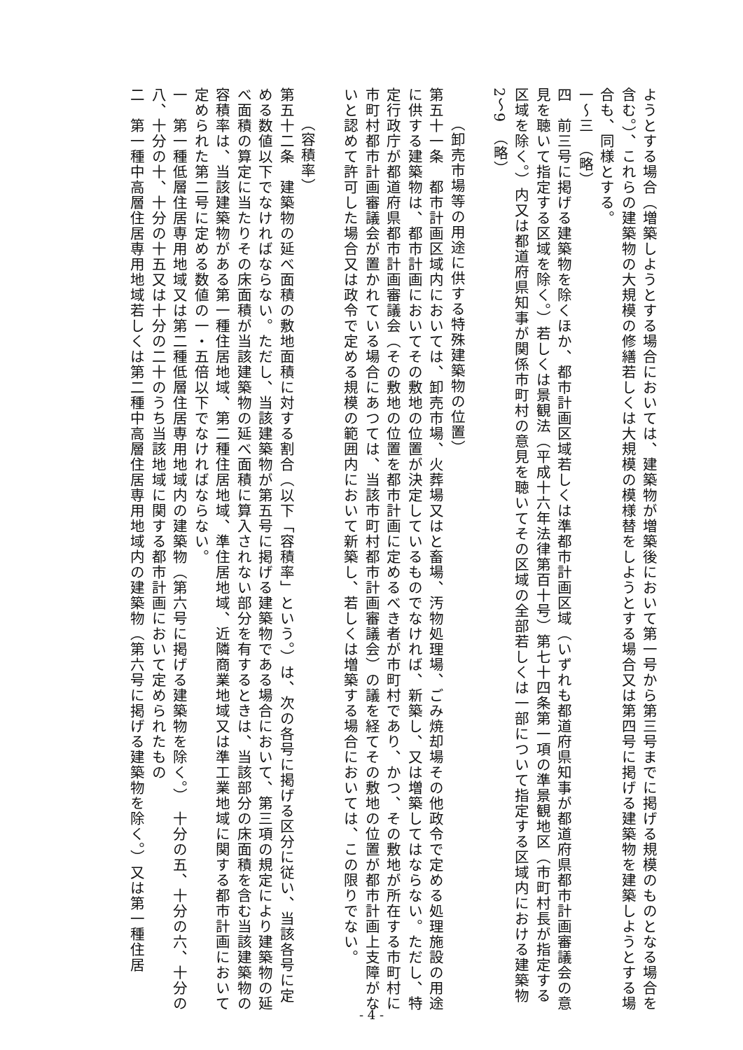ようとする場合（増築しようとする場合においては、建築物が増築後において第一号から第三号までに掲げる規模のものとなる場合を含む。）、これらの建築物の大規模の修繕若しくは大規模の模様替をしようとする場合又は第四号に掲げる建築物を建築しようとする場合も、同様とする。
一～三　（略）
四　前三号に掲げる建築物を除くほか、都市計画区域若しくは準都市計画区域（いずれも都道府県知事が都道府県都市計画審議会の意見を聴いて指定する区域を除く。）若しくは景観法（平成十六年法律第百十号）第七十四条第一項の準景観地区（市町村長が指定する区域を除く。）内又は都道府県知事が関係市町村の意見を聴いてその区域の全部若しくは一部について指定する区域内における建築物
2～9　（略）
（卸売市場等の用途に供する特殊建築物の位置）
第五十一条　都市計画区域内においては、卸売市場、火葬場又はと畜場、汚物処理場、ごみ焼却場その他政令で定める処理施設の用途に供する建築物は、都市計画においてその敷地の位置が決定しているものでなければ、新築し、又は増築してはならない。ただし、特定行政庁が都道府県都市計画審議会（その敷地の位置を都市計画に定めるべき者が市町村であり、かつ、その敷地が所在する市町村に市町村都市計画審議会が置かれている場合にあつては、当該市町村都市計画審議会）の議を経てその敷地の位置が都市計画上支障がないと認めて許可した場合又は政令で定める規模の範囲内において新築し、若しくは増築する場合においては、この限りでない。
（容積率）
第五十二条　建築物の延べ面積の敷地面積に対する割合（以下「容積率」という。）は、次の各号に掲げる区分に従い、当該各号に定める数値以下でなければならない。ただし、当該建築物が第五号に掲げる建築物である場合において、第三項の規定により建築物の延べ面積の算定に当たりその床面積が当該建築物の延べ面積に算入されない部分を有するときは、当該部分の床面積を含む当該建築物の容積率は、当該建築物がある第一種住居地域、第二種住居地域、準住居地域、近隣商業地域又は準工業地域に関する都市計画において定められた第二号に定める数値の一・五倍以下でなければならない。
一　第一種低層住居専用地域又は第二種低層住居専用地域内の建築物（第六号に掲げる建築物を除く。）　十分の五、十分の六、十分の八、十分の十、十分の十五又は十分の二十のうち当該地域に関する都市計画において定められたもの
二　第一種中高層住居専用地域若しくは第二種中高層住居専用地域内の建築物（第六号に掲げる建築物を除く。）又は第一種住居
- 4 -